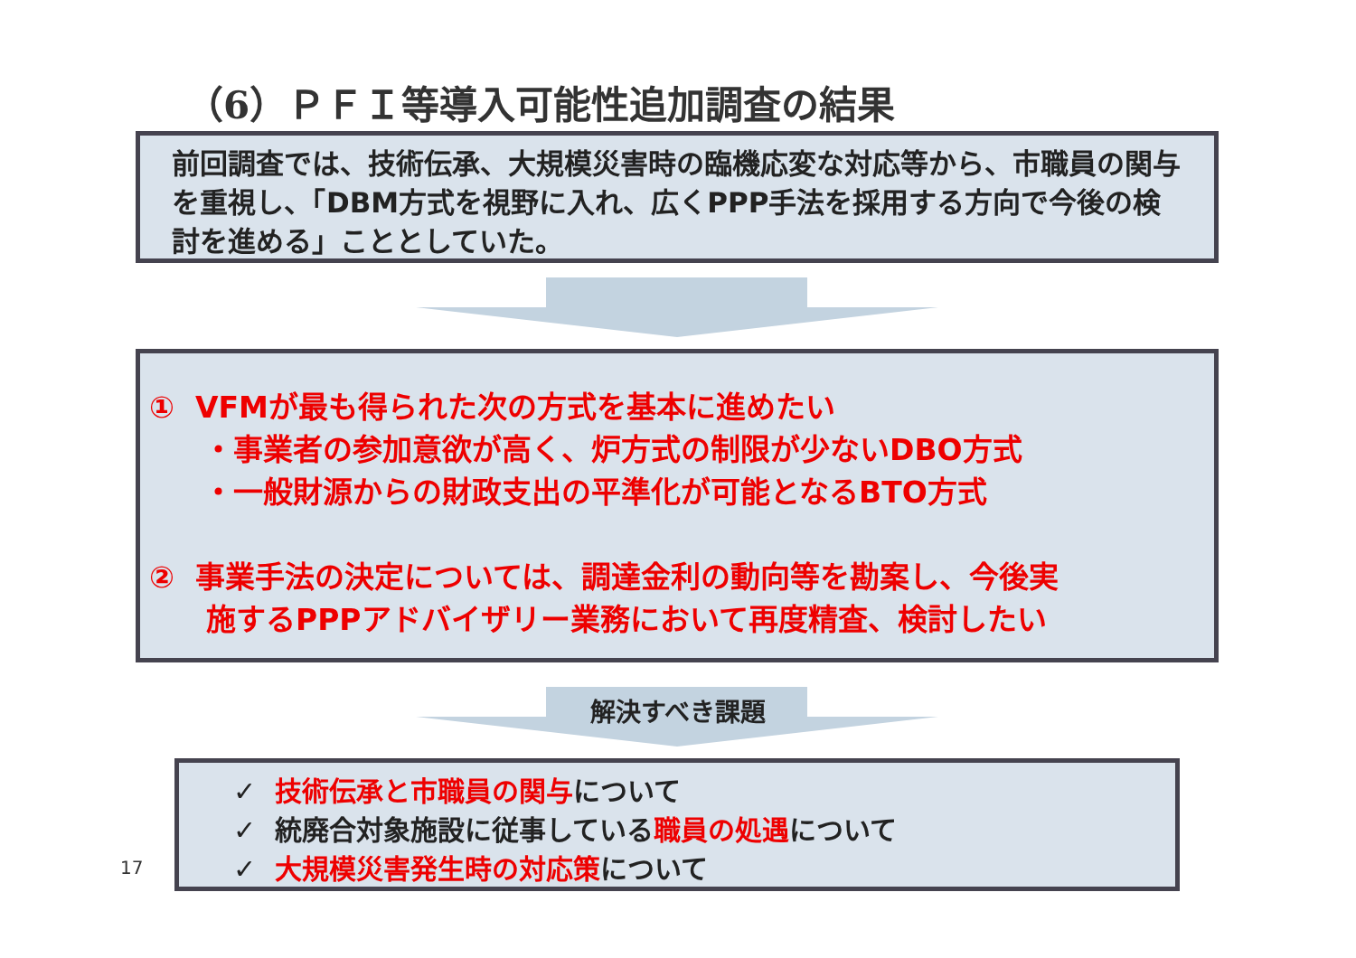（6）ＰＦＩ等導入可能性追加調査の結果
前回調査では、技術伝承、大規模災害時の臨機応変な対応等から、市職員の関与を重視し、「DBM方式を視野に入れ、広くPPP手法を採用する方向で今後の検討を進める」こととしていた。
① VFMが最も得られた次の方式を基本に進めたい
・事業者の参加意欲が高く、炉方式の制限が少ないDBO方式
・一般財源からの財政支出の平準化が可能となるBTO方式
② 事業手法の決定については、調達金利の動向等を勘案し、今後実
施するPPPアドバイザリー業務において再度精査、検討したい
解決すべき課題
✓ 技術伝承と市職員の関与について
✓ 統廃合対象施設に従事している職員の処遇について
✓ 大規模災害発生時の対応策について
17